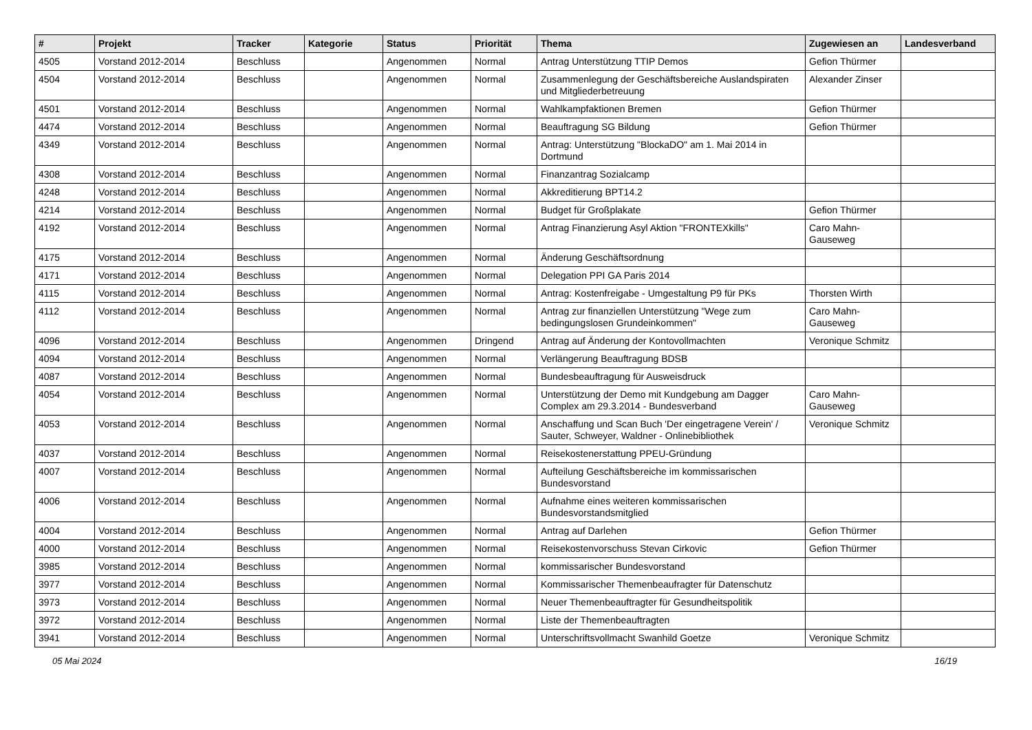| # | Projekt | Tracker | Kategorie | Status | Priorität | Thema | Zugewiesen an | Landesverband |
| --- | --- | --- | --- | --- | --- | --- | --- | --- |
| 4505 | Vorstand 2012-2014 | Beschluss | | Angenommen | Normal | Antrag Unterstützung TTIP Demos | Gefion Thürmer | |
| 4504 | Vorstand 2012-2014 | Beschluss | | Angenommen | Normal | Zusammenlegung der Geschäftsbereiche Auslandspiraten und Mitgliederbetreuung | Alexander Zinser | |
| 4501 | Vorstand 2012-2014 | Beschluss | | Angenommen | Normal | Wahlkampfaktionen Bremen | Gefion Thürmer | |
| 4474 | Vorstand 2012-2014 | Beschluss | | Angenommen | Normal | Beauftragung SG Bildung | Gefion Thürmer | |
| 4349 | Vorstand 2012-2014 | Beschluss | | Angenommen | Normal | Antrag: Unterstützung "BlockaDO" am 1. Mai 2014 in Dortmund | | |
| 4308 | Vorstand 2012-2014 | Beschluss | | Angenommen | Normal | Finanzantrag Sozialcamp | | |
| 4248 | Vorstand 2012-2014 | Beschluss | | Angenommen | Normal | Akkreditierung BPT14.2 | | |
| 4214 | Vorstand 2012-2014 | Beschluss | | Angenommen | Normal | Budget für Großplakate | Gefion Thürmer | |
| 4192 | Vorstand 2012-2014 | Beschluss | | Angenommen | Normal | Antrag Finanzierung Asyl Aktion "FRONTEXkills" | Caro Mahn-Gauseweg | |
| 4175 | Vorstand 2012-2014 | Beschluss | | Angenommen | Normal | Änderung Geschäftsordnung | | |
| 4171 | Vorstand 2012-2014 | Beschluss | | Angenommen | Normal | Delegation PPI GA Paris 2014 | | |
| 4115 | Vorstand 2012-2014 | Beschluss | | Angenommen | Normal | Antrag: Kostenfreigabe - Umgestaltung P9 für PKs | Thorsten Wirth | |
| 4112 | Vorstand 2012-2014 | Beschluss | | Angenommen | Normal | Antrag zur finanziellen Unterstützung "Wege zum bedingungslosen Grundeinkommen" | Caro Mahn-Gauseweg | |
| 4096 | Vorstand 2012-2014 | Beschluss | | Angenommen | Dringend | Antrag auf Änderung der Kontovollmachten | Veronique Schmitz | |
| 4094 | Vorstand 2012-2014 | Beschluss | | Angenommen | Normal | Verlängerung Beauftragung BDSB | | |
| 4087 | Vorstand 2012-2014 | Beschluss | | Angenommen | Normal | Bundesbeauftragung für Ausweisdruck | | |
| 4054 | Vorstand 2012-2014 | Beschluss | | Angenommen | Normal | Unterstützung der Demo mit Kundgebung am Dagger Complex am 29.3.2014 - Bundesverband | Caro Mahn-Gauseweg | |
| 4053 | Vorstand 2012-2014 | Beschluss | | Angenommen | Normal | Anschaffung und Scan Buch 'Der eingetragene Verein' / Sauter, Schweyer, Waldner - Onlinebibliothek | Veronique Schmitz | |
| 4037 | Vorstand 2012-2014 | Beschluss | | Angenommen | Normal | Reisekostenerstattung PPEU-Gründung | | |
| 4007 | Vorstand 2012-2014 | Beschluss | | Angenommen | Normal | Aufteilung Geschäftsbereiche im kommissarischen Bundesvorstand | | |
| 4006 | Vorstand 2012-2014 | Beschluss | | Angenommen | Normal | Aufnahme eines weiteren kommissarischen Bundesvorstandsmitglied | | |
| 4004 | Vorstand 2012-2014 | Beschluss | | Angenommen | Normal | Antrag auf Darlehen | Gefion Thürmer | |
| 4000 | Vorstand 2012-2014 | Beschluss | | Angenommen | Normal | Reisekostenvorschuss Stevan Cirkovic | Gefion Thürmer | |
| 3985 | Vorstand 2012-2014 | Beschluss | | Angenommen | Normal | kommissarischer Bundesvorstand | | |
| 3977 | Vorstand 2012-2014 | Beschluss | | Angenommen | Normal | Kommissarischer Themenbeaufragter für Datenschutz | | |
| 3973 | Vorstand 2012-2014 | Beschluss | | Angenommen | Normal | Neuer Themenbeauftragter für Gesundheitspolitik | | |
| 3972 | Vorstand 2012-2014 | Beschluss | | Angenommen | Normal | Liste der Themenbeauftragten | | |
| 3941 | Vorstand 2012-2014 | Beschluss | | Angenommen | Normal | Unterschriftsvollmacht Swanhild Goetze | Veronique Schmitz | |
05 Mai 2024 16/19